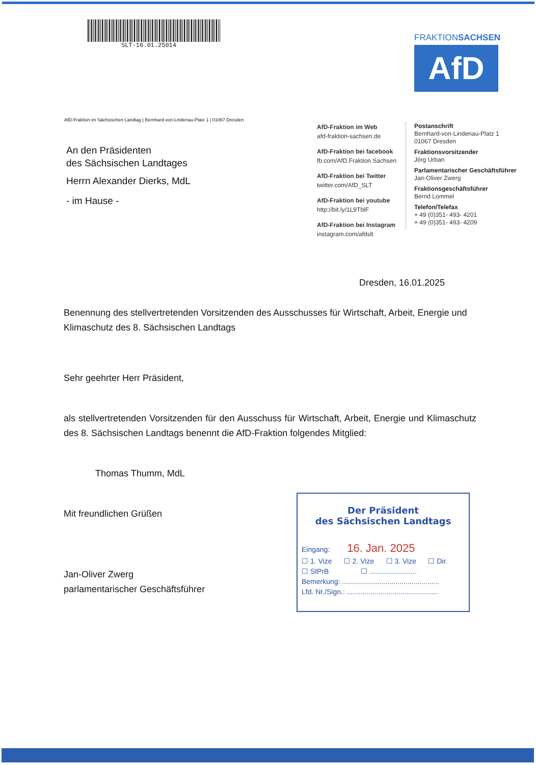SLT-16.01.25014
FRAKTIONSACHSEN
AfD
AfD-Fraktion im Sächsischen Landtag | Bernhard-von-Lindenau-Platz 1 | 01067 Dresden
An den Präsidenten
des Sächsischen Landtages
Herrn Alexander Dierks, MdL
- im Hause -
AfD-Fraktion im Web
afd-fraktion-sachsen.de
AfD-Fraktion bei facebook
fb.com/AfD.Fraktion.Sachsen
AfD-Fraktion bei Twitter
twitter.com/AfD_SLT
AfD-Fraktion bei youtube
http://bit.ly/1L9TblF
AfD-Fraktion bei Instagram
instagram.com/afdslt
Postanschrift
Bernhard-von-Lindenau-Platz 1
01067 Dresden
Fraktionsvorsitzender
Jörg Urban
Parlamentarischer Geschäftsführer
Jan-Oliver Zwerg
Fraktionsgeschäftsführer
Bernd Lommel
Telefon/Telefax
+ 49 (0)351- 493- 4201
+ 49 (0)351- 493- 4209
Dresden, 16.01.2025
Benennung des stellvertretenden Vorsitzenden des Ausschusses für Wirtschaft, Arbeit, Energie und Klimaschutz des 8. Sächsischen Landtags
Sehr geehrter Herr Präsident,
als stellvertretenden Vorsitzenden für den Ausschuss für Wirtschaft, Arbeit, Energie und Klimaschutz des 8. Sächsischen Landtags benennt die AfD-Fraktion folgendes Mitglied:
Thomas Thumm, MdL
Mit freundlichen Grüßen
Jan-Oliver Zwerg
parlamentarischer Geschäftsführer
Der Präsident
des Sächsischen Landtags
Eingang: 16. Jan. 2025
☐ 1. Vize ☐ 2. Vize ☐ 3. Vize ☐ Dir.
☐ StPrB ☐ ........................
Bemerkung: .................................................
Lfd. Nr./Sign.: ..............................................